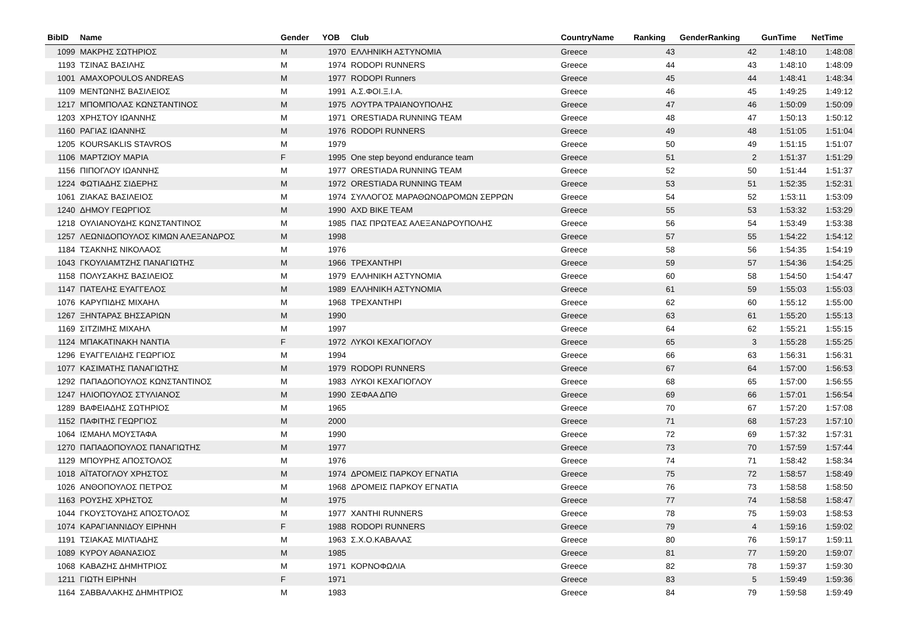| BibID | Name | Gender | YOB | Club | CountryName | Ranking | GenderRanking | GunTime | NetTime |
| --- | --- | --- | --- | --- | --- | --- | --- | --- | --- |
| 1099 | ΜΑΚΡΗΣ ΣΩΤΗΡΙΟΣ | M | 1970 | ΕΛΛΗΝΙΚΗ ΑΣΤΥΝΟΜΙΑ | Greece | 43 | 42 | 1:48:10 | 1:48:08 |
| 1193 | ΤΣΙΝΑΣ ΒΑΣΙΛΗΣ | M | 1974 | RODOPI RUNNERS | Greece | 44 | 43 | 1:48:10 | 1:48:09 |
| 1001 | AMAXOPOULOS ANDREAS | M | 1977 | RODOPI Runners | Greece | 45 | 44 | 1:48:41 | 1:48:34 |
| 1109 | ΜΕΝΤΩΝΗΣ ΒΑΣΙΛΕΙΟΣ | M | 1991 | Α.Σ.ΦΟΙ.Ξ.Ι.Α. | Greece | 46 | 45 | 1:49:25 | 1:49:12 |
| 1217 | ΜΠΟΜΠΟΛΑΣ ΚΩΝΣΤΑΝΤΙΝΟΣ | M | 1975 | ΛΟΥΤΡΑ ΤΡΑΙΑΝΟΥΠΟΛΗΣ | Greece | 47 | 46 | 1:50:09 | 1:50:09 |
| 1203 | ΧΡΗΣΤΟΥ ΙΩΑΝΝΗΣ | M | 1971 | ORESTIADA RUNNING TEAM | Greece | 48 | 47 | 1:50:13 | 1:50:12 |
| 1160 | ΡΑΓΙΑΣ ΙΩΑΝΝΗΣ | M | 1976 | RODOPI RUNNERS | Greece | 49 | 48 | 1:51:05 | 1:51:04 |
| 1205 | KOURSAKLIS STAVROS | M | 1979 | | Greece | 50 | 49 | 1:51:15 | 1:51:07 |
| 1106 | ΜΑΡΤΖΙΟΥ ΜΑΡΙΑ | F | 1995 | One step beyond endurance team | Greece | 51 | 2 | 1:51:37 | 1:51:29 |
| 1156 | ΠΙΠΟΓΛΟΥ ΙΩΑΝΝΗΣ | M | 1977 | ORESTIADA RUNNING TEAM | Greece | 52 | 50 | 1:51:44 | 1:51:37 |
| 1224 | ΦΩΤΙΑΔΗΣ ΣΙΔΕΡΗΣ | M | 1972 | ORESTIADA RUNNING TEAM | Greece | 53 | 51 | 1:52:35 | 1:52:31 |
| 1061 | ΖΙΑΚΑΣ ΒΑΣΙΛΕΙΟΣ | M | 1974 | ΣΥΛΛΟΓΟΣ ΜΑΡΑΘΩΝΟΔΡΟΜΩΝ ΣΕΡΡΩΝ | Greece | 54 | 52 | 1:53:11 | 1:53:09 |
| 1240 | ΔΗΜΟΥ ΓΕΩΡΓΙΟΣ | M | 1990 | AXD BIKE TEAM | Greece | 55 | 53 | 1:53:32 | 1:53:29 |
| 1218 | ΟΥΛΙΑΝΟΥΔΗΣ ΚΩΝΣΤΑΝΤΙΝΟΣ | M | 1985 | ΠΑΣ ΠΡΩΤΕΑΣ ΑΛΕΞΑΝΔΡΟΥΠΟΛΗΣ | Greece | 56 | 54 | 1:53:49 | 1:53:38 |
| 1257 | ΛΕΩΝΙΔΟΠΟΥΛΟΣ ΚΙΜΩΝ ΑΛΕΞΑΝΔΡΟΣ | M | 1998 | | Greece | 57 | 55 | 1:54:22 | 1:54:12 |
| 1184 | ΤΣΑΚΝΗΣ ΝΙΚΟΛΑΟΣ | M | 1976 | | Greece | 58 | 56 | 1:54:35 | 1:54:19 |
| 1043 | ΓΚΟΥΛΙΑΜΤΖΗΣ ΠΑΝΑΓΙΩΤΗΣ | M | 1966 | ΤΡΕΧΑΝΤΗΡΙ | Greece | 59 | 57 | 1:54:36 | 1:54:25 |
| 1158 | ΠΟΛΥΣΑΚΗΣ ΒΑΣΙΛΕΙΟΣ | M | 1979 | ΕΛΛΗΝΙΚΗ ΑΣΤΥΝΟΜΙΑ | Greece | 60 | 58 | 1:54:50 | 1:54:47 |
| 1147 | ΠΑΤΕΛΗΣ ΕΥΑΓΓΕΛΟΣ | M | 1989 | ΕΛΛΗΝΙΚΗ ΑΣΤΥΝΟΜΙΑ | Greece | 61 | 59 | 1:55:03 | 1:55:03 |
| 1076 | ΚΑΡΥΠΙΔΗΣ ΜΙΧΑΗΛ | M | 1968 | ΤΡΕΧΑΝΤΗΡΙ | Greece | 62 | 60 | 1:55:12 | 1:55:00 |
| 1267 | ΞΗΝΤΑΡΑΣ ΒΗΣΣΑΡΙΩΝ | M | 1990 | | Greece | 63 | 61 | 1:55:20 | 1:55:13 |
| 1169 | ΣΙΤΖΙΜΗΣ ΜΙΧΑΗΛ | M | 1997 | | Greece | 64 | 62 | 1:55:21 | 1:55:15 |
| 1124 | ΜΠΑΚΑΤΙΝΑΚΗ ΝΑΝΤΙΑ | F | 1972 | ΛΥΚΟΙ ΚΕΧΑΓΙΟΓΛΟΥ | Greece | 65 | 3 | 1:55:28 | 1:55:25 |
| 1296 | ΕΥΑΓΓΕΛΙΔΗΣ ΓΕΩΡΓΙΟΣ | M | 1994 | | Greece | 66 | 63 | 1:56:31 | 1:56:31 |
| 1077 | ΚΑΣΙΜΑΤΗΣ ΠΑΝΑΓΙΩΤΗΣ | M | 1979 | RODOPI RUNNERS | Greece | 67 | 64 | 1:57:00 | 1:56:53 |
| 1292 | ΠΑΠΑΔΟΠΟΥΛΟΣ ΚΩΝΣΤΑΝΤΙΝΟΣ | M | 1983 | ΛΥΚΟΙ ΚΕΧΑΓΙΟΓΛΟΥ | Greece | 68 | 65 | 1:57:00 | 1:56:55 |
| 1247 | ΗΛΙΟΠΟΥΛΟΣ ΣΤΥΛΙΑΝΟΣ | M | 1990 | ΣΕΦΑΑ ΔΠΘ | Greece | 69 | 66 | 1:57:01 | 1:56:54 |
| 1289 | ΒΑΦΕΙΑΔΗΣ ΣΩΤΗΡΙΟΣ | M | 1965 | | Greece | 70 | 67 | 1:57:20 | 1:57:08 |
| 1152 | ΠΑΦΙΤΗΣ ΓΕΩΡΓΙΟΣ | M | 2000 | | Greece | 71 | 68 | 1:57:23 | 1:57:10 |
| 1064 | ΙΣΜΑΗΛ ΜΟΥΣΤΑΦΑ | M | 1990 | | Greece | 72 | 69 | 1:57:32 | 1:57:31 |
| 1270 | ΠΑΠΑΔΟΠΟΥΛΟΣ ΠΑΝΑΓΙΩΤΗΣ | M | 1977 | | Greece | 73 | 70 | 1:57:59 | 1:57:44 |
| 1129 | ΜΠΟΥΡΗΣ ΑΠΟΣΤΟΛΟΣ | M | 1976 | | Greece | 74 | 71 | 1:58:42 | 1:58:34 |
| 1018 | ΑΪΤΑΤΟΓΛΟΥ ΧΡΗΣΤΟΣ | M | 1974 | ΔΡΟΜΕΙΣ ΠΑΡΚΟΥ ΕΓΝΑΤΙΑ | Greece | 75 | 72 | 1:58:57 | 1:58:49 |
| 1026 | ΑΝΘΟΠΟΥΛΟΣ ΠΕΤΡΟΣ | M | 1968 | ΔΡΟΜΕΙΣ ΠΑΡΚΟΥ ΕΓΝΑΤΙΑ | Greece | 76 | 73 | 1:58:58 | 1:58:50 |
| 1163 | ΡΟΥΣΗΣ ΧΡΗΣΤΟΣ | M | 1975 | | Greece | 77 | 74 | 1:58:58 | 1:58:47 |
| 1044 | ΓΚΟΥΣΤΟΥΔΗΣ ΑΠΟΣΤΟΛΟΣ | M | 1977 | XANTHI RUNNERS | Greece | 78 | 75 | 1:59:03 | 1:58:53 |
| 1074 | ΚΑΡΑΓΙΑΝΝΙΔΟΥ ΕΙΡΗΝΗ | F | 1988 | RODOPI RUNNERS | Greece | 79 | 4 | 1:59:16 | 1:59:02 |
| 1191 | ΤΣΙΑΚΑΣ ΜΙΛΤΙΑΔΗΣ | M | 1963 | Σ.Χ.Ο.ΚΑΒΑΛΑΣ | Greece | 80 | 76 | 1:59:17 | 1:59:11 |
| 1089 | ΚΥΡΟΥ ΑΘΑΝΑΣΙΟΣ | M | 1985 | | Greece | 81 | 77 | 1:59:20 | 1:59:07 |
| 1068 | ΚΑΒΑΖΗΣ ΔΗΜΗΤΡΙΟΣ | M | 1971 | ΚΟΡΝΟΦΩΛΙΑ | Greece | 82 | 78 | 1:59:37 | 1:59:30 |
| 1211 | ΓΙΩΤΗ ΕΙΡΗΝΗ | F | 1971 | | Greece | 83 | 5 | 1:59:49 | 1:59:36 |
| 1164 | ΣΑΒΒΑΛΑΚΗΣ ΔΗΜΗΤΡΙΟΣ | M | 1983 | | Greece | 84 | 79 | 1:59:58 | 1:59:49 |